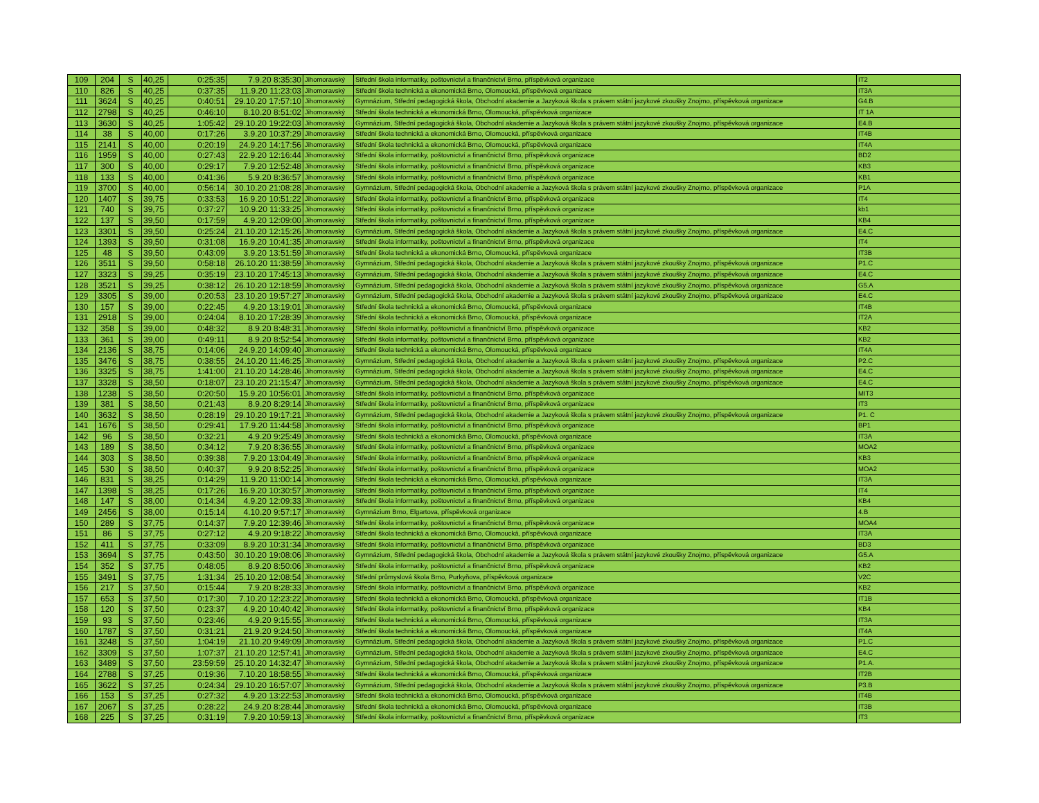| 109 | 204 | S | 40,25 | 0:25:35 | 7.9.20 8:35:30 | Jihomoravský | Střední škola informatiky, poštovnictví a finančnictví Brno, příspěvková organizace | IT2 |
| 110 | 826 | S | 40,25 | 0:37:35 | 11.9.20 11:23:03 | Jihomoravský | Střední škola technická a ekonomická Brno, Olomoucká, příspěvková organizace | IT3A |
| 111 | 3624 | S | 40,25 | 0:40:51 | 29.10.20 17:57:10 | Jihomoravský | Gymnázium, Střední pedagogická škola, Obchodní akademie a Jazyková škola s právem státní jazykové zkoušky Znojmo, příspěvková organizace | G4.B |
| 112 | 2798 | S | 40,25 | 0:46:10 | 8.10.20 8:51:02 | Jihomoravský | Střední škola technická a ekonomická Brno, Olomoucká, příspěvková organizace | IT 1A |
| 113 | 3630 | S | 40,25 | 1:05:42 | 29.10.20 19:22:03 | Jihomoravský | Gymnázium, Střední pedagogická škola, Obchodní akademie a Jazyková škola s právem státní jazykové zkoušky Znojmo, příspěvková organizace | E4.B |
| 114 | 38 | S | 40,00 | 0:17:26 | 3.9.20 10:37:29 | Jihomoravský | Střední škola technická a ekonomická Brno, Olomoucká, příspěvková organizace | IT4B |
| 115 | 2141 | S | 40,00 | 0:20:19 | 24.9.20 14:17:56 | Jihomoravský | Střední škola technická a ekonomická Brno, Olomoucká, příspěvková organizace | IT4A |
| 116 | 1959 | S | 40,00 | 0:27:43 | 22.9.20 12:16:44 | Jihomoravský | Střední škola informatiky, poštovnictví a finančnictví Brno, příspěvková organizace | BD2 |
| 117 | 300 | S | 40,00 | 0:29:17 | 7.9.20 12:52:48 | Jihomoravský | Střední škola informatiky, poštovnictví a finančnictví Brno, příspěvková organizace | KB3 |
| 118 | 133 | S | 40,00 | 0:41:36 | 5.9.20 8:36:57 | Jihomoravský | Střední škola informatiky, poštovnictví a finančnictví Brno, příspěvková organizace | KB1 |
| 119 | 3700 | S | 40,00 | 0:56:14 | 30.10.20 21:08:28 | Jihomoravský | Gymnázium, Střední pedagogická škola, Obchodní akademie a Jazyková škola s právem státní jazykové zkoušky Znojmo, příspěvková organizace | P1A |
| 120 | 1407 | S | 39,75 | 0:33:53 | 16.9.20 10:51:22 | Jihomoravský | Střední škola informatiky, poštovnictví a finančnictví Brno, příspěvková organizace | IT4 |
| 121 | 740 | S | 39,75 | 0:37:27 | 10.9.20 11:33:25 | Jihomoravský | Střední škola informatiky, poštovnictví a finančnictví Brno, příspěvková organizace | kb1 |
| 122 | 137 | S | 39,50 | 0:17:59 | 4.9.20 12:09:00 | Jihomoravský | Střední škola informatiky, poštovnictví a finančnictví Brno, příspěvková organizace | KB4 |
| 123 | 3301 | S | 39,50 | 0:25:24 | 21.10.20 12:15:26 | Jihomoravský | Gymnázium, Střední pedagogická škola, Obchodní akademie a Jazyková škola s právem státní jazykové zkoušky Znojmo, příspěvková organizace | E4.C |
| 124 | 1393 | S | 39,50 | 0:31:08 | 16.9.20 10:41:35 | Jihomoravský | Střední škola informatiky, poštovnictví a finančnictví Brno, příspěvková organizace | IT4 |
| 125 | 48 | S | 39,50 | 0:43:09 | 3.9.20 13:51:59 | Jihomoravský | Střední škola technická a ekonomická Brno, Olomoucká, příspěvková organizace | IT3B |
| 126 | 3511 | S | 39,50 | 0:58:18 | 26.10.20 11:38:59 | Jihomoravský | Gymnázium, Střední pedagogická škola, Obchodní akademie a Jazyková škola s právem státní jazykové zkoušky Znojmo, příspěvková organizace | P1.C |
| 127 | 3323 | S | 39,25 | 0:35:19 | 23.10.20 17:45:13 | Jihomoravský | Gymnázium, Střední pedagogická škola, Obchodní akademie a Jazyková škola s právem státní jazykové zkoušky Znojmo, příspěvková organizace | E4.C |
| 128 | 3521 | S | 39,25 | 0:38:12 | 26.10.20 12:18:59 | Jihomoravský | Gymnázium, Střední pedagogická škola, Obchodní akademie a Jazyková škola s právem státní jazykové zkoušky Znojmo, příspěvková organizace | G5.A |
| 129 | 3305 | S | 39,00 | 0:20:53 | 23.10.20 19:57:27 | Jihomoravský | Gymnázium, Střední pedagogická škola, Obchodní akademie a Jazyková škola s právem státní jazykové zkoušky Znojmo, příspěvková organizace | E4.C |
| 130 | 157 | S | 39,00 | 0:22:45 | 4.9.20 13:19:01 | Jihomoravský | Střední škola technická a ekonomická Brno, Olomoucká, příspěvková organizace | IT4B |
| 131 | 2918 | S | 39,00 | 0:24:04 | 8.10.20 17:28:39 | Jihomoravský | Střední škola technická a ekonomická Brno, Olomoucká, příspěvková organizace | IT2A |
| 132 | 358 | S | 39,00 | 0:48:32 | 8.9.20 8:48:31 | Jihomoravský | Střední škola informatiky, poštovnictví a finančnictví Brno, příspěvková organizace | KB2 |
| 133 | 361 | S | 39,00 | 0:49:11 | 8.9.20 8:52:54 | Jihomoravský | Střední škola informatiky, poštovnictví a finančnictví Brno, příspěvková organizace | KB2 |
| 134 | 2136 | S | 38,75 | 0:14:06 | 24.9.20 14:09:40 | Jihomoravský | Střední škola technická a ekonomická Brno, Olomoucká, příspěvková organizace | IT4A |
| 135 | 3476 | S | 38,75 | 0:38:55 | 24.10.20 11:46:25 | Jihomoravský | Gymnázium, Střední pedagogická škola, Obchodní akademie a Jazyková škola s právem státní jazykové zkoušky Znojmo, příspěvková organizace | P2.C |
| 136 | 3325 | S | 38,75 | 1:41:00 | 21.10.20 14:28:46 | Jihomoravský | Gymnázium, Střední pedagogická škola, Obchodní akademie a Jazyková škola s právem státní jazykové zkoušky Znojmo, příspěvková organizace | E4.C |
| 137 | 3328 | S | 38,50 | 0:18:07 | 23.10.20 21:15:47 | Jihomoravský | Gymnázium, Střední pedagogická škola, Obchodní akademie a Jazyková škola s právem státní jazykové zkoušky Znojmo, příspěvková organizace | E4.C |
| 138 | 1238 | S | 38,50 | 0:20:50 | 15.9.20 10:56:01 | Jihomoravský | Střední škola informatiky, poštovnictví a finančnictví Brno, příspěvková organizace | MIT3 |
| 139 | 381 | S | 38,50 | 0:21:43 | 8.9.20 8:29:14 | Jihomoravský | Střední škola informatiky, poštovnictví a finančnictví Brno, příspěvková organizace | IT3 |
| 140 | 3632 | S | 38,50 | 0:28:19 | 29.10.20 19:17:21 | Jihomoravský | Gymnázium, Střední pedagogická škola, Obchodní akademie a Jazyková škola s právem státní jazykové zkoušky Znojmo, příspěvková organizace | P1. C |
| 141 | 1676 | S | 38,50 | 0:29:41 | 17.9.20 11:44:58 | Jihomoravský | Střední škola informatiky, poštovnictví a finančnictví Brno, příspěvková organizace | BP1 |
| 142 | 96 | S | 38,50 | 0:32:21 | 4.9.20 9:25:49 | Jihomoravský | Střední škola technická a ekonomická Brno, Olomoucká, příspěvková organizace | IT3A |
| 143 | 189 | S | 38,50 | 0:34:12 | 7.9.20 8:36:55 | Jihomoravský | Střední škola informatiky, poštovnictví a finančnictví Brno, příspěvková organizace | MOA2 |
| 144 | 303 | S | 38,50 | 0:39:38 | 7.9.20 13:04:49 | Jihomoravský | Střední škola informatiky, poštovnictví a finančnictví Brno, příspěvková organizace | KB3 |
| 145 | 530 | S | 38,50 | 0:40:37 | 9.9.20 8:52:25 | Jihomoravský | Střední škola informatiky, poštovnictví a finančnictví Brno, příspěvková organizace | MOA2 |
| 146 | 831 | S | 38,25 | 0:14:29 | 11.9.20 11:00:14 | Jihomoravský | Střední škola technická a ekonomická Brno, Olomoucká, příspěvková organizace | IT3A |
| 147 | 1398 | S | 38,25 | 0:17:26 | 16.9.20 10:30:57 | Jihomoravský | Střední škola informatiky, poštovnictví a finančnictví Brno, příspěvková organizace | IT4 |
| 148 | 147 | S | 38,00 | 0:14:34 | 4.9.20 12:09:33 | Jihomoravský | Střední škola informatiky, poštovnictví a finančnictví Brno, příspěvková organizace | KB4 |
| 149 | 2456 | S | 38,00 | 0:15:14 | 4.10.20 9:57:17 | Jihomoravský | Gymnázium Brno, Elgartova, příspěvková organizace | 4.B |
| 150 | 289 | S | 37,75 | 0:14:37 | 7.9.20 12:39:46 | Jihomoravský | Střední škola informatiky, poštovnictví a finančnictví Brno, příspěvková organizace | MOA4 |
| 151 | 86 | S | 37,75 | 0:27:12 | 4.9.20 9:18:22 | Jihomoravský | Střední škola technická a ekonomická Brno, Olomoucká, příspěvková organizace | IT3A |
| 152 | 411 | S | 37,75 | 0:33:09 | 8.9.20 10:31:34 | Jihomoravský | Střední škola informatiky, poštovnictví a finančnictví Brno, příspěvková organizace | BD3 |
| 153 | 3694 | S | 37,75 | 0:43:50 | 30.10.20 19:08:06 | Jihomoravský | Gymnázium, Střední pedagogická škola, Obchodní akademie a Jazyková škola s právem státní jazykové zkoušky Znojmo, příspěvková organizace | G5.A |
| 154 | 352 | S | 37,75 | 0:48:05 | 8.9.20 8:50:06 | Jihomoravský | Střední škola informatiky, poštovnictví a finančnictví Brno, příspěvková organizace | KB2 |
| 155 | 3491 | S | 37,75 | 1:31:34 | 25.10.20 12:08:54 | Jihomoravský | Střední průmyslová škola Brno, Purkyňova, příspěvková organizace | V2C |
| 156 | 217 | S | 37,50 | 0:15:44 | 7.9.20 8:28:33 | Jihomoravský | Střední škola informatiky, poštovnictví a finančnictví Brno, příspěvková organizace | KB2 |
| 157 | 653 | S | 37,50 | 0:17:30 | 7.10.20 12:23:22 | Jihomoravský | Střední škola technická a ekonomická Brno, Olomoucká, příspěvková organizace | IT1B |
| 158 | 120 | S | 37,50 | 0:23:37 | 4.9.20 10:40:42 | Jihomoravský | Střední škola informatiky, poštovnictví a finančnictví Brno, příspěvková organizace | KB4 |
| 159 | 93 | S | 37,50 | 0:23:46 | 4.9.20 9:15:55 | Jihomoravský | Střední škola technická a ekonomická Brno, Olomoucká, příspěvková organizace | IT3A |
| 160 | 1787 | S | 37,50 | 0:31:21 | 21.9.20 9:24:50 | Jihomoravský | Střední škola technická a ekonomická Brno, Olomoucká, příspěvková organizace | IT4A |
| 161 | 3248 | S | 37,50 | 1:04:19 | 21.10.20 9:49:09 | Jihomoravský | Gymnázium, Střední pedagogická škola, Obchodní akademie a Jazyková škola s právem státní jazykové zkoušky Znojmo, příspěvková organizace | P1.C |
| 162 | 3309 | S | 37,50 | 1:07:37 | 21.10.20 12:57:41 | Jihomoravský | Gymnázium, Střední pedagogická škola, Obchodní akademie a Jazyková škola s právem státní jazykové zkoušky Znojmo, příspěvková organizace | E4.C |
| 163 | 3489 | S | 37,50 | 23:59:59 | 25.10.20 14:32:47 | Jihomoravský | Gymnázium, Střední pedagogická škola, Obchodní akademie a Jazyková škola s právem státní jazykové zkoušky Znojmo, příspěvková organizace | P1.A. |
| 164 | 2788 | S | 37,25 | 0:19:36 | 7.10.20 18:58:55 | Jihomoravský | Střední škola technická a ekonomická Brno, Olomoucká, příspěvková organizace | IT2B |
| 165 | 3622 | S | 37,25 | 0:24:34 | 29.10.20 16:57:07 | Jihomoravský | Gymnázium, Střední pedagogická škola, Obchodní akademie a Jazyková škola s právem státní jazykové zkoušky Znojmo, příspěvková organizace | P3.B |
| 166 | 153 | S | 37,25 | 0:27:32 | 4.9.20 13:22:53 | Jihomoravský | Střední škola technická a ekonomická Brno, Olomoucká, příspěvková organizace | IT4B |
| 167 | 2067 | S | 37,25 | 0:28:22 | 24.9.20 8:28:44 | Jihomoravský | Střední škola technická a ekonomická Brno, Olomoucká, příspěvková organizace | IT3B |
| 168 | 225 | S | 37,25 | 0:31:19 | 7.9.20 10:59:13 | Jihomoravský | Střední škola informatiky, poštovnictví a finančnictví Brno, příspěvková organizace | IT3 |